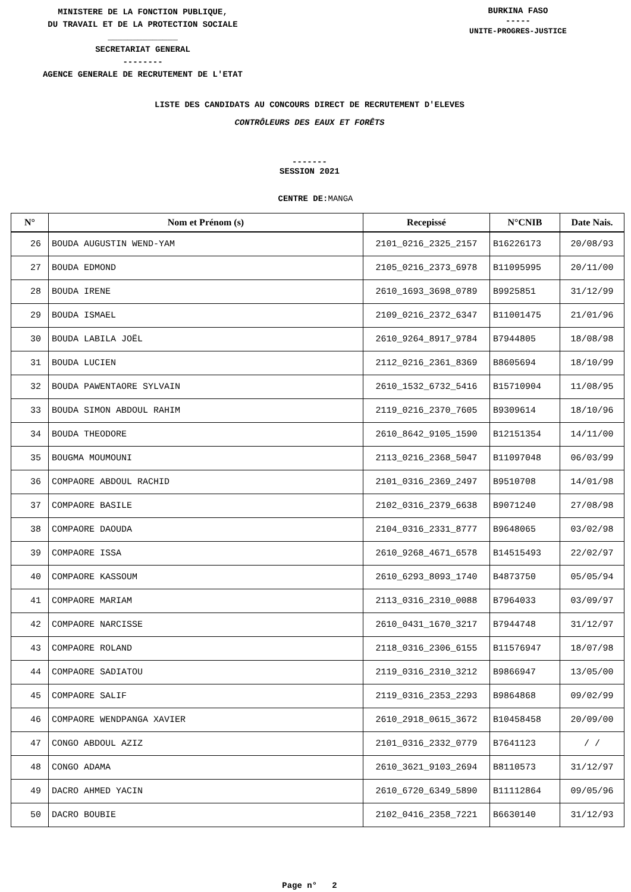MINISTERE DE LA FONCTION PUBLIQUE,
DU TRAVAIL ET DE LA PROTECTION SOCIALE
______________
SECRETARIAT GENERAL
--------
AGENCE GENERALE DE RECRUTEMENT DE L'ETAT
BURKINA FASO
-----
UNITE-PROGRES-JUSTICE
LISTE DES CANDIDATS AU CONCOURS DIRECT DE RECRUTEMENT D'ELEVES
CONTRÔLEURS DES EAUX ET FORÊTS
-------
SESSION 2021
CENTRE DE:MANGA
| N° | Nom et Prénom (s) | Recepissé | N°CNIB | Date Nais. |
| --- | --- | --- | --- | --- |
| 26 | BOUDA AUGUSTIN WEND-YAM | 2101_0216_2325_2157 | B16226173 | 20/08/93 |
| 27 | BOUDA EDMOND | 2105_0216_2373_6978 | B11095995 | 20/11/00 |
| 28 | BOUDA IRENE | 2610_1693_3698_0789 | B9925851 | 31/12/99 |
| 29 | BOUDA ISMAEL | 2109_0216_2372_6347 | B11001475 | 21/01/96 |
| 30 | BOUDA LABILA JOËL | 2610_9264_8917_9784 | B7944805 | 18/08/98 |
| 31 | BOUDA LUCIEN | 2112_0216_2361_8369 | B8605694 | 18/10/99 |
| 32 | BOUDA PAWENTAORE SYLVAIN | 2610_1532_6732_5416 | B15710904 | 11/08/95 |
| 33 | BOUDA SIMON ABDOUL RAHIM | 2119_0216_2370_7605 | B9309614 | 18/10/96 |
| 34 | BOUDA THEODORE | 2610_8642_9105_1590 | B12151354 | 14/11/00 |
| 35 | BOUGMA MOUMOUNI | 2113_0216_2368_5047 | B11097048 | 06/03/99 |
| 36 | COMPAORE ABDOUL RACHID | 2101_0316_2369_2497 | B9510708 | 14/01/98 |
| 37 | COMPAORE BASILE | 2102_0316_2379_6638 | B9071240 | 27/08/98 |
| 38 | COMPAORE DAOUDA | 2104_0316_2331_8777 | B9648065 | 03/02/98 |
| 39 | COMPAORE ISSA | 2610_9268_4671_6578 | B14515493 | 22/02/97 |
| 40 | COMPAORE KASSOUM | 2610_6293_8093_1740 | B4873750 | 05/05/94 |
| 41 | COMPAORE MARIAM | 2113_0316_2310_0088 | B7964033 | 03/09/97 |
| 42 | COMPAORE NARCISSE | 2610_0431_1670_3217 | B7944748 | 31/12/97 |
| 43 | COMPAORE ROLAND | 2118_0316_2306_6155 | B11576947 | 18/07/98 |
| 44 | COMPAORE SADIATOU | 2119_0316_2310_3212 | B9866947 | 13/05/00 |
| 45 | COMPAORE SALIF | 2119_0316_2353_2293 | B9864868 | 09/02/99 |
| 46 | COMPAORE WENDPANGA XAVIER | 2610_2918_0615_3672 | B10458458 | 20/09/00 |
| 47 | CONGO ABDOUL AZIZ | 2101_0316_2332_0779 | B7641123 | / / |
| 48 | CONGO ADAMA | 2610_3621_9103_2694 | B8110573 | 31/12/97 |
| 49 | DACRO AHMED YACIN | 2610_6720_6349_5890 | B11112864 | 09/05/96 |
| 50 | DACRO BOUBIE | 2102_0416_2358_7221 | B6630140 | 31/12/93 |
Page n° 2